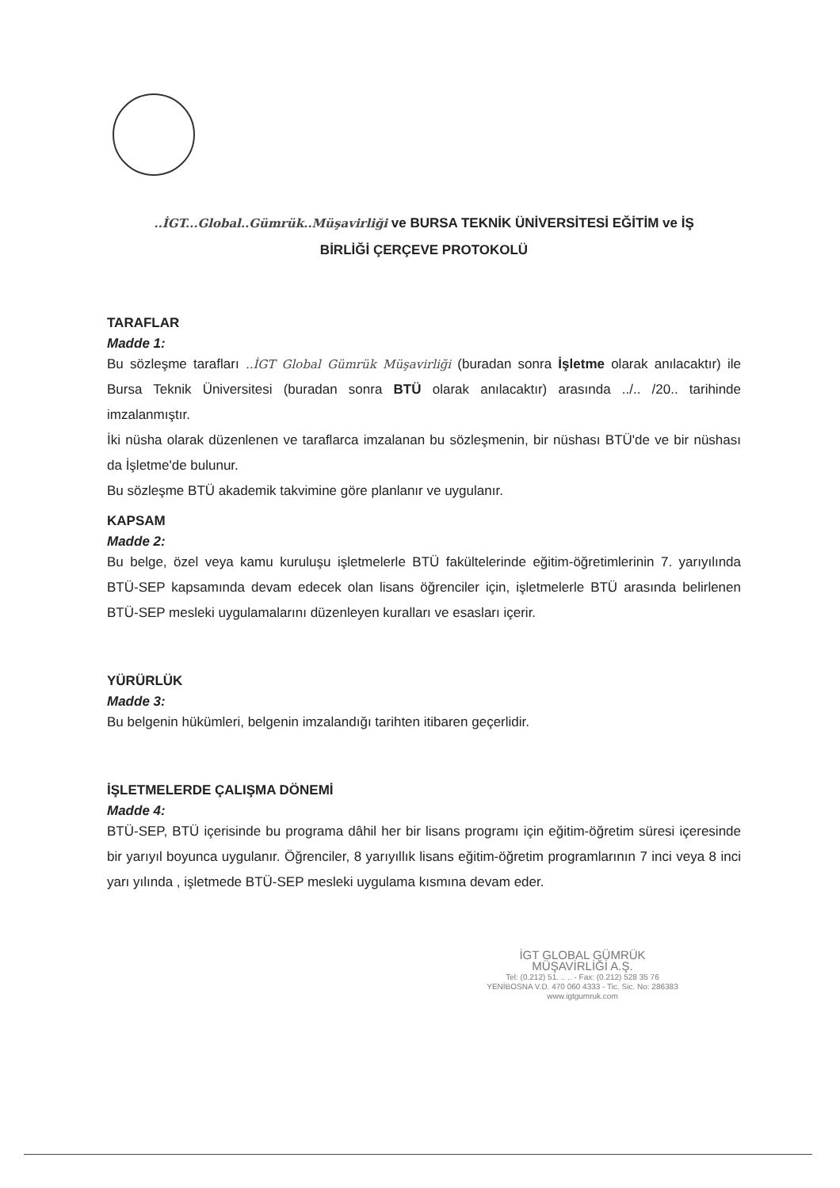..İGT...Global..Gümrük..Müşavirliği ve BURSA TEKNİK ÜNİVERSİTESİ EĞİTİM ve İŞ
BİRLİĞİ ÇERÇEVE PROTOKOLÜ
TARAFLAR
Madde 1:
Bu sözleşme tarafları ..İGT Global Gümrük Müşavirliği (buradan sonra İşletme olarak anılacaktır) ile Bursa Teknik Üniversitesi (buradan sonra BTÜ olarak anılacaktır) arasında ../.. /20.. tarihinde imzalanmıştır.
İki nüsha olarak düzenlenen ve taraflarca imzalanan bu sözleşmenin, bir nüshası BTÜ'de ve bir nüshası da İşletme'de bulunur.
Bu sözleşme BTÜ akademik takvimine göre planlanır ve uygulanır.
KAPSAM
Madde 2:
Bu belge, özel veya kamu kuruluşu işletmelerle BTÜ fakültelerinde eğitim-öğretimlerinin 7. yarıyılında BTÜ-SEP kapsamında devam edecek olan lisans öğrenciler için, işletmelerle BTÜ arasında belirlenen BTÜ-SEP mesleki uygulamalarını düzenleyen kuralları ve esasları içerir.
YÜRÜRLÜK
Madde 3:
Bu belgenin hükümleri, belgenin imzalandığı tarihten itibaren geçerlidir.
İŞLETMELERDE ÇALIŞMA DÖNEMİ
Madde 4:
BTÜ-SEP, BTÜ içerisinde bu programa dâhil her bir lisans programı için eğitim-öğretim süresi içeresinde bir yarıyıl boyunca uygulanır. Öğrenciler, 8 yarıyıllık lisans eğitim-öğretim programlarının 7 inci veya 8 inci yarı yılında , işletmede BTÜ-SEP mesleki uygulama kısmına devam eder.
İGT GLOBAL GÜMRÜK
MÜŞAVİRLİĞİ A.Ş.
Tel: (0.212) 51. .. .. - Fax: (0.212) 528 35 76
YENİBOSNA V.D. 470 060 4333 - Tic. Sic. No: 286383
www.igtgumruk.com